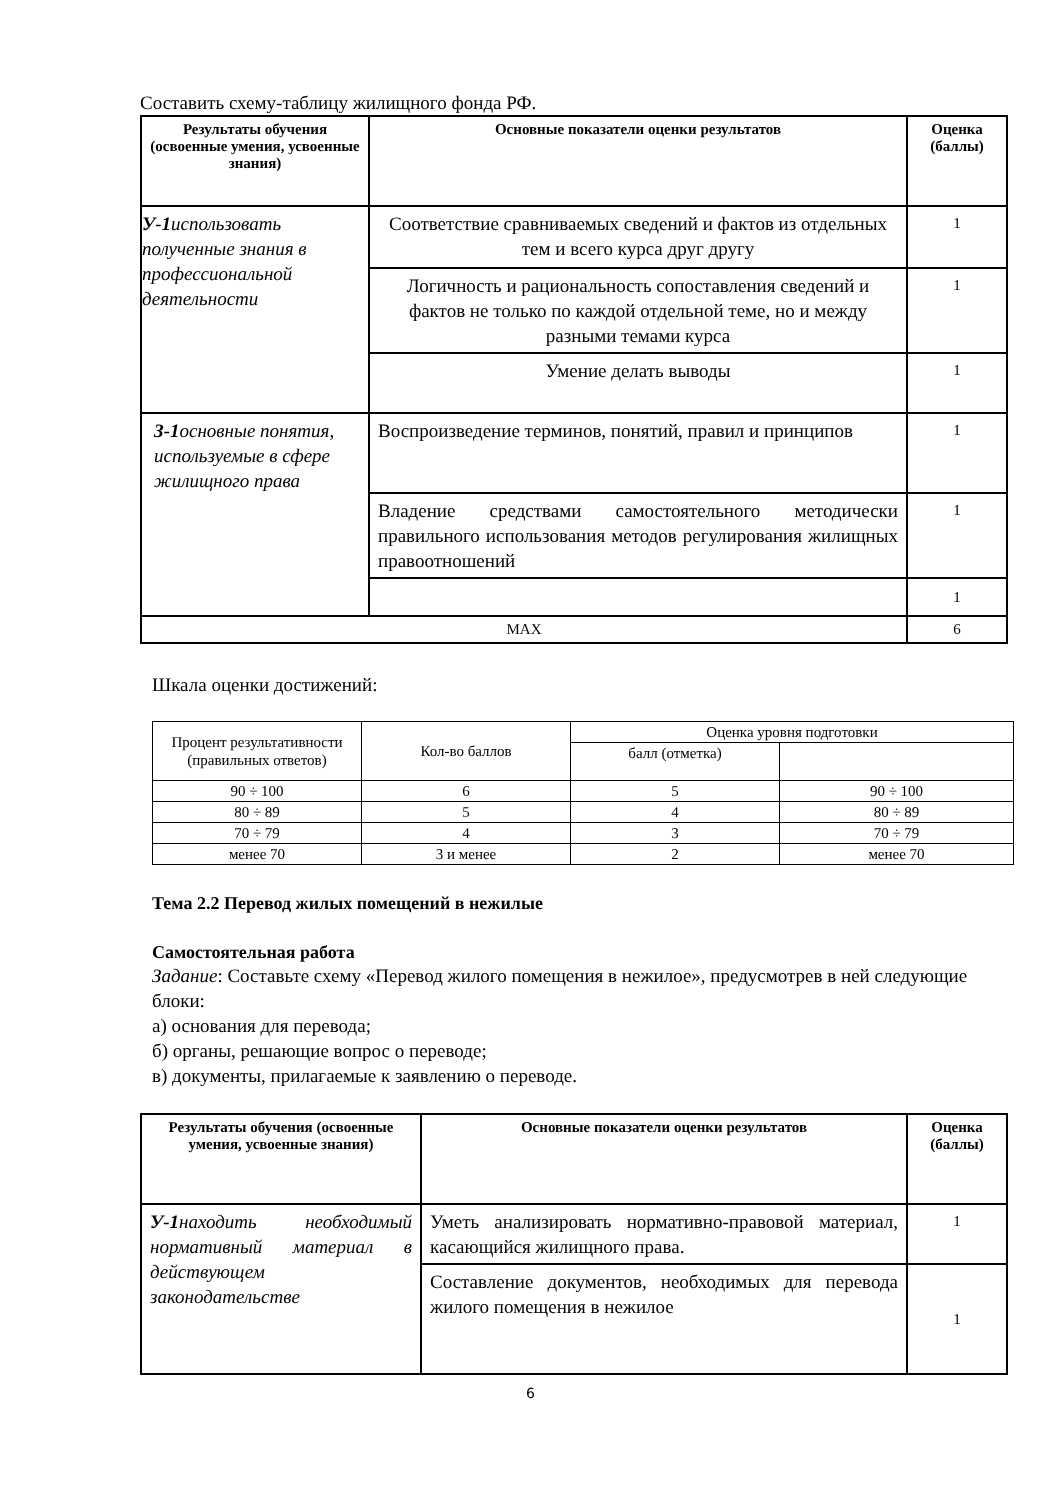Составить схему-таблицу жилищного фонда РФ.
| Результаты обучения (освоенные умения, усвоенные знания) | Основные показатели оценки результатов | Оценка (баллы) |
| --- | --- | --- |
| У-1 использовать полученные знания в профессиональной деятельности | Соответствие сравниваемых сведений и фактов из отдельных тем и всего курса друг другу | 1 |
| | Логичность и рациональность сопоставления сведений и фактов не только по каждой отдельной теме, но и между разными темами курса | 1 |
| | Умение делать выводы | 1 |
| З-1 основные понятия, используемые в сфере жилищного права | Воспроизведение терминов, понятий, правил и принципов | 1 |
| | Владение средствами самостоятельного методически правильного использования методов регулирования жилищных правоотношений | 1 |
| | | 1 |
| MAX | | 6 |
Шкала оценки достижений:
| Процент результативности (правильных ответов) | Кол-во баллов | Оценка уровня подготовки | |
| | | балл (отметка) | |
| 90 ÷ 100 | 6 | 5 | 90 ÷ 100 |
| 80 ÷ 89 | 5 | 4 | 80 ÷ 89 |
| 70 ÷ 79 | 4 | 3 | 70 ÷ 79 |
| менее 70 | 3 и менее | 2 | менее 70 |
Тема 2.2 Перевод жилых помещений в нежилые
Самостоятельная работа
Задание: Составьте схему «Перевод жилого помещения в нежилое», предусмотрев в ней следующие блоки:
а) основания для перевода;
б) органы, решающие вопрос о переводе;
в) документы, прилагаемые к заявлению о переводе.
| Результаты обучения (освоенные умения, усвоенные знания) | Основные показатели оценки результатов | Оценка (баллы) |
| --- | --- | --- |
| У-1 находить необходимый нормативный материал в действующем законодательстве | Уметь анализировать нормативно-правовой материал, касающийся жилищного права. | 1 |
| | Составление документов, необходимых для перевода жилого помещения в нежилое | 1 |
6